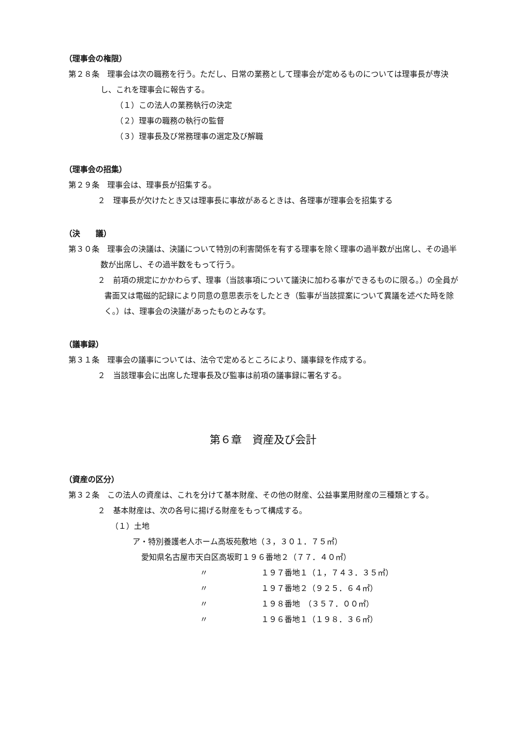（理事会の権限）
第２８条　理事会は次の職務を行う。ただし、日常の業務として理事会が定めるものについては理事長が専決し、これを理事会に報告する。
（１）この法人の業務執行の決定
（２）理事の職務の執行の監督
（３）理事長及び常務理事の選定及び解職
（理事会の招集）
第２９条　理事会は、理事長が招集する。
２　理事長が欠けたとき又は理事長に事故があるときは、各理事が理事会を招集する
（決　　議）
第３０条　理事会の決議は、決議について特別の利害関係を有する理事を除く理事の過半数が出席し、その過半数が出席し、その過半数をもって行う。
２　前項の規定にかかわらず、理事（当該事項について議決に加わる事ができるものに限る。）の全員が書面又は電磁的記録により同意の意思表示をしたとき（監事が当該提案について異議を述べた時を除く。）は、理事会の決議があったものとみなす。
（議事録）
第３１条　理事会の議事については、法令で定めるところにより、議事録を作成する。
２　当該理事会に出席した理事長及び監事は前項の議事録に署名する。
第６章　資産及び会計
（資産の区分）
第３２条　この法人の資産は、これを分けて基本財産、その他の財産、公益事業用財産の三種類とする。
２　基本財産は、次の各号に揚げる財産をもって構成する。
（１）土地
ア・特別養護老人ホーム高坂苑敷地（３，３０１．７５㎡）
愛知県名古屋市天白区高坂町１９６番地２（７７．４０㎡）
〃 １９７番地１（１，７４３．３５㎡）
〃 １９７番地２（９２５．６４㎡）
〃 １９８番地　（３５７．００㎡）
〃 １９６番地１（１９８．３６㎡）